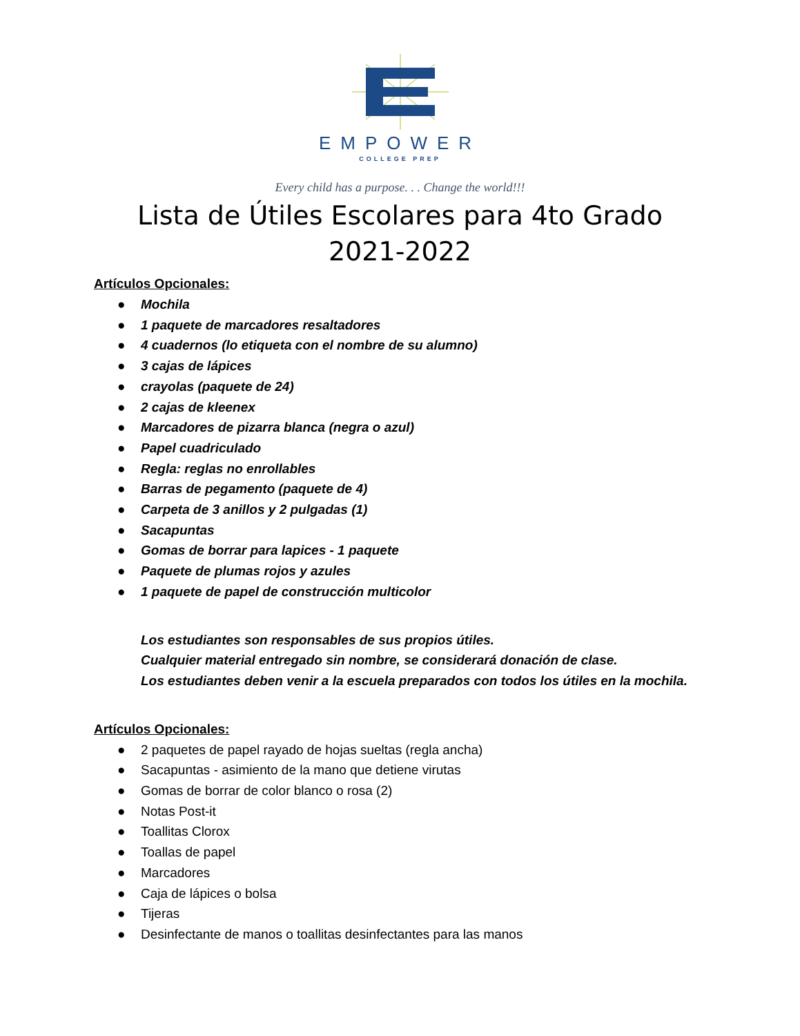EMPOWER
COLLEGE PREP
Every child has a purpose. . . Change the world!!!
Lista de Útiles Escolares para 4to Grado
2021-2022
Artículos Opcionales:
● Mochila
● 1 paquete de marcadores resaltadores
● 4 cuadernos (lo etiqueta con el nombre de su alumno)
● 3 cajas de lápices
● crayolas (paquete de 24)
● 2 cajas de kleenex
● Marcadores de pizarra blanca (negra o azul)
● Papel cuadriculado
● Regla: reglas no enrollables
● Barras de pegamento (paquete de 4)
● Carpeta de 3 anillos y 2 pulgadas (1)
● Sacapuntas
● Gomas de borrar para lapices - 1 paquete
● Paquete de plumas rojos y azules
● 1 paquete de papel de construcción multicolor
Los estudiantes son responsables de sus propios útiles.
Cualquier material entregado sin nombre, se considerará donación de clase.
Los estudiantes deben venir a la escuela preparados con todos los útiles en la mochila.
Artículos Opcionales:
● 2 paquetes de papel rayado de hojas sueltas (regla ancha)
● Sacapuntas - asimiento de la mano que detiene virutas
● Gomas de borrar de color blanco o rosa (2)
● Notas Post-it
● Toallitas Clorox
● Toallas de papel
● Marcadores
● Caja de lápices o bolsa
● Tijeras
● Desinfectante de manos o toallitas desinfectantes para las manos